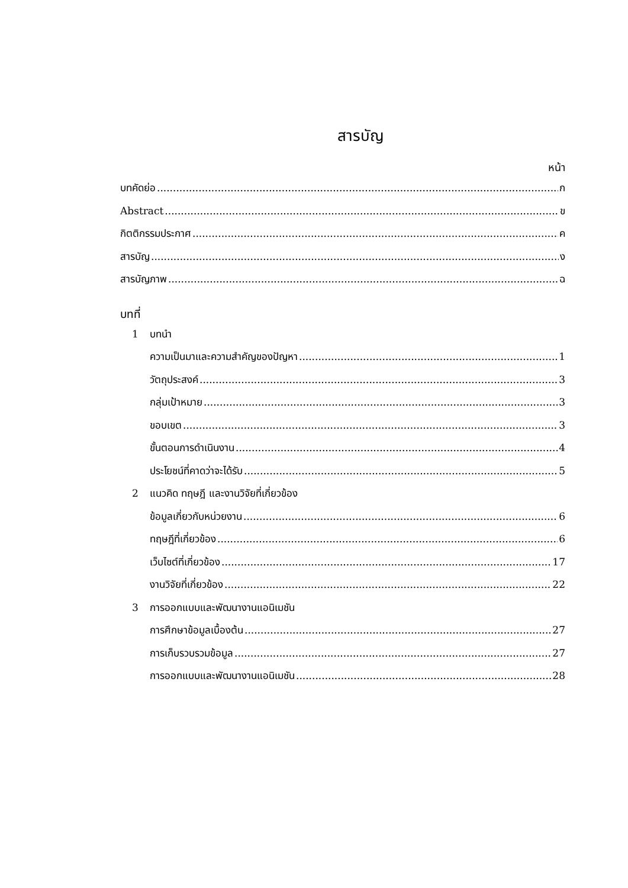สารบัญ
หน้า
บทคัดย่อ ก
Abstract ข
กิตติกรรมประกาศ ค
สารบัญ ง
สารบัญภาพ ฉ
บทที่
1 บทนำ
ความเป็นมาและความสำคัญของปัญหา 1
วัตถุประสงค์ 3
กลุ่มเป้าหมาย 3
ขอบเขต 3
ขั้นตอนการดำเนินงาน 4
ประโยชน์ที่คาดว่าจะได้รับ 5
2 แนวคิด ทฤษฎี และงานวิจัยที่เกี่ยวข้อง
ข้อมูลเกี่ยวกับหน่วยงาน 6
ทฤษฎีที่เกี่ยวข้อง 6
เว็บไซต์ที่เกี่ยวข้อง 17
งานวิจัยที่เกี่ยวข้อง 22
3 การออกแบบและพัฒนางานแอนิเมชัน
การศึกษาข้อมูลเบื้องต้น 27
การเก็บรวบรวมข้อมูล 27
การออกแบบและพัฒนางานแอนิเมชัน 28